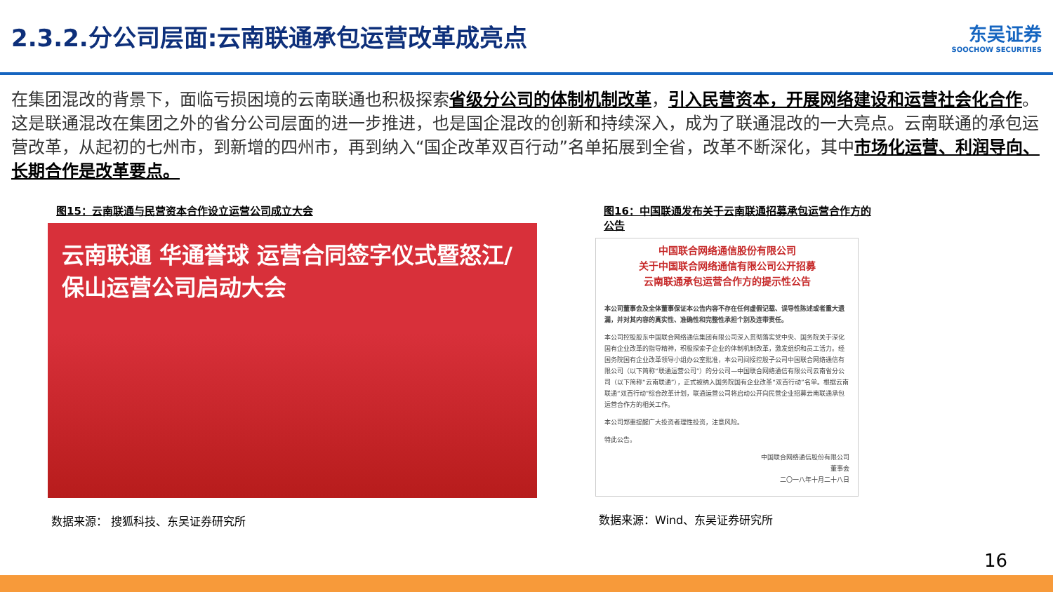2.3.2.分公司层面:云南联通承包运营改革成亮点
东吴证券
SOOCHOW SECURITIES
在集团混改的背景下，面临亏损困境的云南联通也积极探索省级分公司的体制机制改革，引入民营资本，开展网络建设和运营社会化合作。这是联通混改在集团之外的省分公司层面的进一步推进，也是国企混改的创新和持续深入，成为了联通混改的一大亮点。云南联通的承包运营改革，从起初的七州市，到新增的四州市，再到纳入“国企改革双百行动”名单拓展到全省，改革不断深化，其中市场化运营、利润导向、长期合作是改革要点。
图15：云南联通与民营资本合作设立运营公司成立大会
云南联通 华通誉球 运营合同签字仪式暨怒江/保山运营公司启动大会
数据来源： 搜狐科技、东吴证券研究所
图16：中国联通发布关于云南联通招募承包运营合作方的公告
中国联合网络通信股份有限公司
关于中国联合网络通信有限公司公开招募
云南联通承包运营合作方的提示性公告
本公司董事会及全体董事保证本公告内容不存在任何虚假记载、误导性陈述或者重大遗漏，并对其内容的真实性、准确性和完整性承担个别及连带责任。
本公司控股股东中国联合网络通信集团有限公司深入贯彻落实党中央、国务院关于深化国有企业改革的指导精神，积极探索子企业的体制机制改革，激发组织和员工活力。经国务院国有企业改革领导小组办公室批准，本公司间接控股子公司中国联合网络通信有限公司（以下简称“联通运营公司”）的分公司—中国联合网络通信有限公司云南省分公司（以下简称“云南联通”），正式被纳入国务院国有企业改革“双百行动”名单。根据云南联通“双百行动”综合改革计划，联通运营公司将启动公开向民营企业招募云南联通承包运营合作方的相关工作。
本公司郑重提醒广大投资者理性投资，注意风险。
特此公告。
中国联合网络通信股份有限公司
董事会
二〇一八年十月二十八日
数据来源：Wind、东吴证券研究所
16